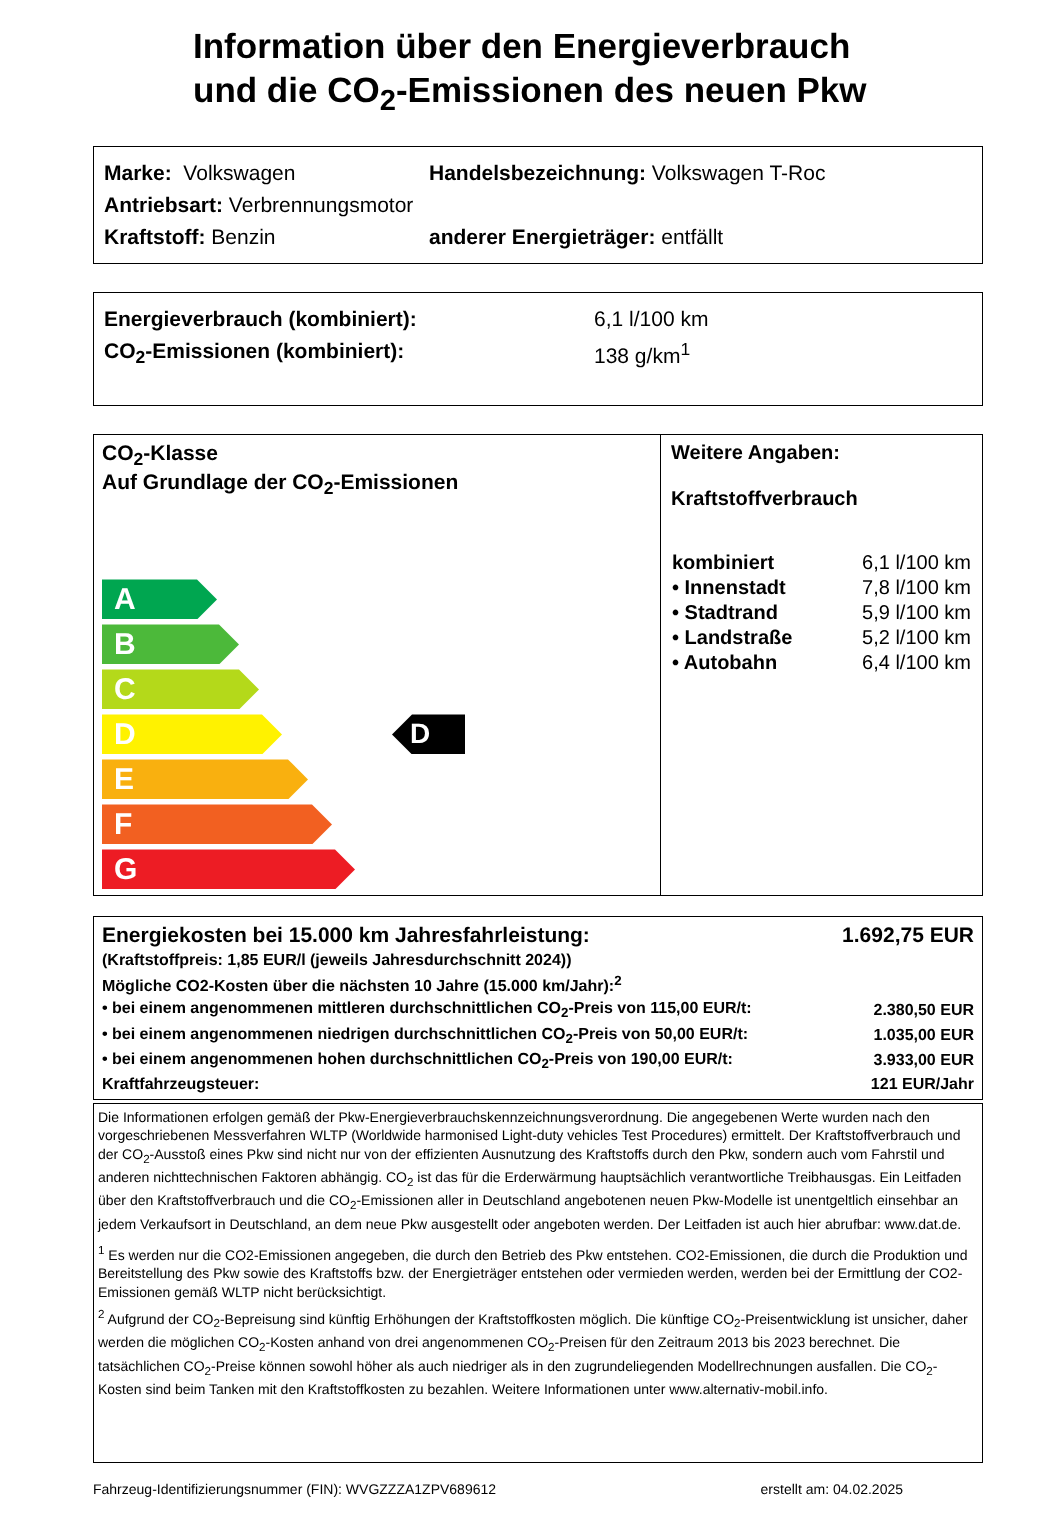Information über den Energieverbrauch
und die CO<sub>2</sub>-Emissionen des neuen Pkw
Marke: Volkswagen Handelsbezeichnung: Volkswagen T-Roc
Antriebsart: Verbrennungsmotor
Kraftstoff: Benzin anderer Energieträger: entfällt
Energieverbrauch (kombiniert): 6,1 l/100 km
CO<sub>2</sub>-Emissionen (kombiniert): 138 g/km<sup>1</sup>
CO<sub>2</sub>-Klasse
Auf Grundlage der CO<sub>2</sub>-Emissionen
A
B
C
D D
E
F
G
Weitere Angaben:
Kraftstoffverbrauch
| kombiniert | 6,1 l/100 km |
| • Innenstadt | 7,8 l/100 km |
| • Stadtrand | 5,9 l/100 km |
| • Landstraße | 5,2 l/100 km |
| • Autobahn | 6,4 l/100 km |
| Energiekosten bei 15.000 km Jahresfahrleistung: | 1.692,75 EUR |
| (Kraftstoffpreis: 1,85 EUR/l (jeweils Jahresdurchschnitt 2024)) | |
| Mögliche CO2-Kosten über die nächsten 10 Jahre (15.000 km/Jahr):<sup>2</sup> | |
| • bei einem angenommenen mittleren durchschnittlichen CO<sub>2</sub>-Preis von 115,00 EUR/t: | 2.380,50 EUR |
| • bei einem angenommenen niedrigen durchschnittlichen CO<sub>2</sub>-Preis von 50,00 EUR/t: | 1.035,00 EUR |
| • bei einem angenommenen hohen durchschnittlichen CO<sub>2</sub>-Preis von 190,00 EUR/t: | 3.933,00 EUR |
| Kraftfahrzeugsteuer: | 121 EUR/Jahr |
Die Informationen erfolgen gemäß der Pkw-Energieverbrauchskennzeichnungsverordnung. Die angegebenen Werte wurden nach den vorgeschriebenen Messverfahren WLTP (Worldwide harmonised Light-duty vehicles Test Procedures) ermittelt. Der Kraftstoffverbrauch und der CO<sub>2</sub>-Ausstoß eines Pkw sind nicht nur von der effizienten Ausnutzung des Kraftstoffs durch den Pkw, sondern auch vom Fahrstil und anderen nichttechnischen Faktoren abhängig. CO<sub>2</sub> ist das für die Erderwärmung hauptsächlich verantwortliche Treibhausgas. Ein Leitfaden über den Kraftstoffverbrauch und die CO<sub>2</sub>-Emissionen aller in Deutschland angebotenen neuen Pkw-Modelle ist unentgeltlich einsehbar an jedem Verkaufsort in Deutschland, an dem neue Pkw ausgestellt oder angeboten werden. Der Leitfaden ist auch hier abrufbar: www.dat.de.
<sup>1</sup> Es werden nur die CO2-Emissionen angegeben, die durch den Betrieb des Pkw entstehen. CO2-Emissionen, die durch die Produktion und Bereitstellung des Pkw sowie des Kraftstoffs bzw. der Energieträger entstehen oder vermieden werden, werden bei der Ermittlung der CO2-Emissionen gemäß WLTP nicht berücksichtigt.
<sup>2</sup> Aufgrund der CO<sub>2</sub>-Bepreisung sind künftig Erhöhungen der Kraftstoffkosten möglich. Die künftige CO<sub>2</sub>-Preisentwicklung ist unsicher, daher werden die möglichen CO<sub>2</sub>-Kosten anhand von drei angenommenen CO<sub>2</sub>-Preisen für den Zeitraum 2013 bis 2023 berechnet. Die tatsächlichen CO<sub>2</sub>-Preise können sowohl höher als auch niedriger als in den zugrundeliegenden Modellrechnungen ausfallen. Die CO<sub>2</sub>-Kosten sind beim Tanken mit den Kraftstoffkosten zu bezahlen. Weitere Informationen unter www.alternativ-mobil.info.
Fahrzeug-Identifizierungsnummer (FIN): WVGZZZA1ZPV689612 erstellt am: 04.02.2025